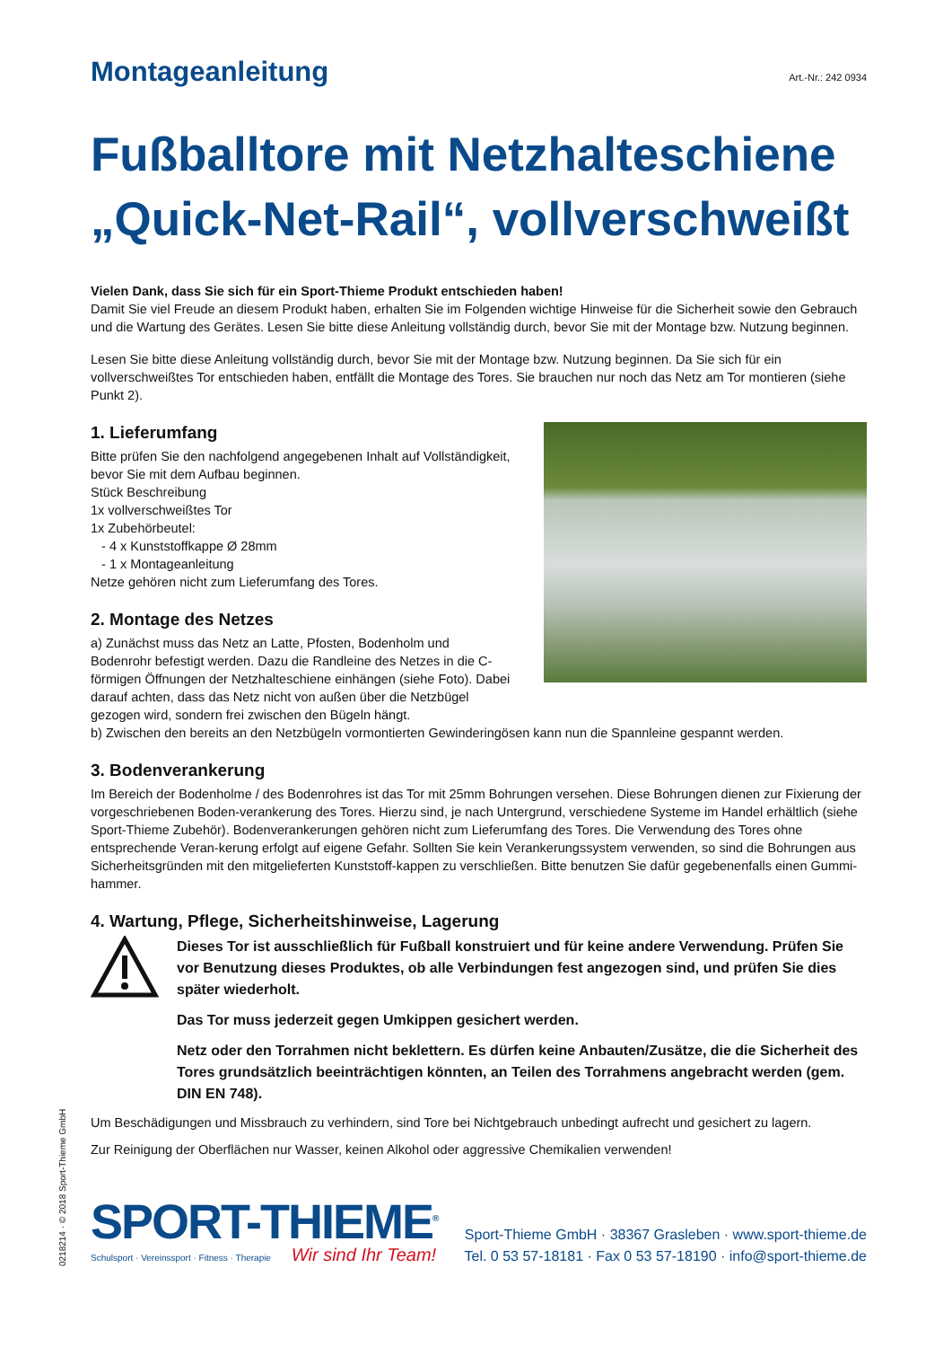Montageanleitung
Art.-Nr.: 242 0934
Fußballtore mit Netzhalteschiene „Quick-Net-Rail“, vollverschweißt
Vielen Dank, dass Sie sich für ein Sport-Thieme Produkt entschieden haben!
Damit Sie viel Freude an diesem Produkt haben, erhalten Sie im Folgenden wichtige Hinweise für die Sicherheit sowie den Gebrauch und die Wartung des Gerätes. Lesen Sie bitte diese Anleitung vollständig durch, bevor Sie mit der Montage bzw. Nutzung beginnen.
Lesen Sie bitte diese Anleitung vollständig durch, bevor Sie mit der Montage bzw. Nutzung beginnen. Da Sie sich für ein vollverschweißtes Tor entschieden haben, entfällt die Montage des Tores. Sie brauchen nur noch das Netz am Tor montieren (siehe Punkt 2).
1. Lieferumfang
Bitte prüfen Sie den nachfolgend angegebenen Inhalt auf Vollständigkeit, bevor Sie mit dem Aufbau beginnen.
Stück Beschreibung
1x vollverschweißtes Tor
1x Zubehörbeutel:
- 4 x Kunststoffkappe Ø 28mm
- 1 x Montageanleitung
Netze gehören nicht zum Lieferumfang des Tores.
2. Montage des Netzes
a) Zunächst muss das Netz an Latte, Pfosten, Bodenholm und Bodenrohr befestigt werden. Dazu die Randleine des Netzes in die C-förmigen Öffnungen der Netzhalteschiene einhängen (siehe Foto). Dabei darauf achten, dass das Netz nicht von außen über die Netzbügel gezogen wird, sondern frei zwischen den Bügeln hängt.
b) Zwischen den bereits an den Netzbügeln vormontierten Gewinderingösen kann nun die Spannleine gespannt werden.
3. Bodenverankerung
Im Bereich der Bodenholme / des Bodenrohres ist das Tor mit 25mm Bohrungen versehen. Diese Bohrungen dienen zur Fixierung der vorgeschriebenen Boden-verankerung des Tores. Hierzu sind, je nach Untergrund, verschiedene Systeme im Handel erhältlich (siehe Sport-Thieme Zubehör). Bodenverankerungen gehören nicht zum Lieferumfang des Tores. Die Verwendung des Tores ohne entsprechende Veran-kerung erfolgt auf eigene Gefahr. Sollten Sie kein Verankerungssystem verwenden, so sind die Bohrungen aus Sicherheitsgründen mit den mitgelieferten Kunststoff-kappen zu verschließen. Bitte benutzen Sie dafür gegebenenfalls einen Gummi-hammer.
4. Wartung, Pflege, Sicherheitshinweise, Lagerung
Dieses Tor ist ausschließlich für Fußball konstruiert und für keine andere Verwendung. Prüfen Sie vor Benutzung dieses Produktes, ob alle Verbindungen fest angezogen sind, und prüfen Sie dies später wiederholt.
Das Tor muss jederzeit gegen Umkippen gesichert werden.
Netz oder den Torrahmen nicht beklettern. Es dürfen keine Anbauten/Zusätze, die die Sicherheit des Tores grundsätzlich beeinträchtigen könnten, an Teilen des Torrahmens angebracht werden (gem. DIN EN 748).
Um Beschädigungen und Missbrauch zu verhindern, sind Tore bei Nichtgebrauch unbedingt aufrecht und gesichert zu lagern.
Zur Reinigung der Oberflächen nur Wasser, keinen Alkohol oder aggressive Chemikalien verwenden!
SPORT-THIEME<sup>®</sup>
Schulsport · Vereinssport · Fitness · Therapie Wir sind Ihr Team!
Sport-Thieme GmbH · 38367 Grasleben · www.sport-thieme.de
Tel. 0 53 57-18181 · Fax 0 53 57-18190 · info@sport-thieme.de
0218214 · © 2018 Sport-Thieme GmbH